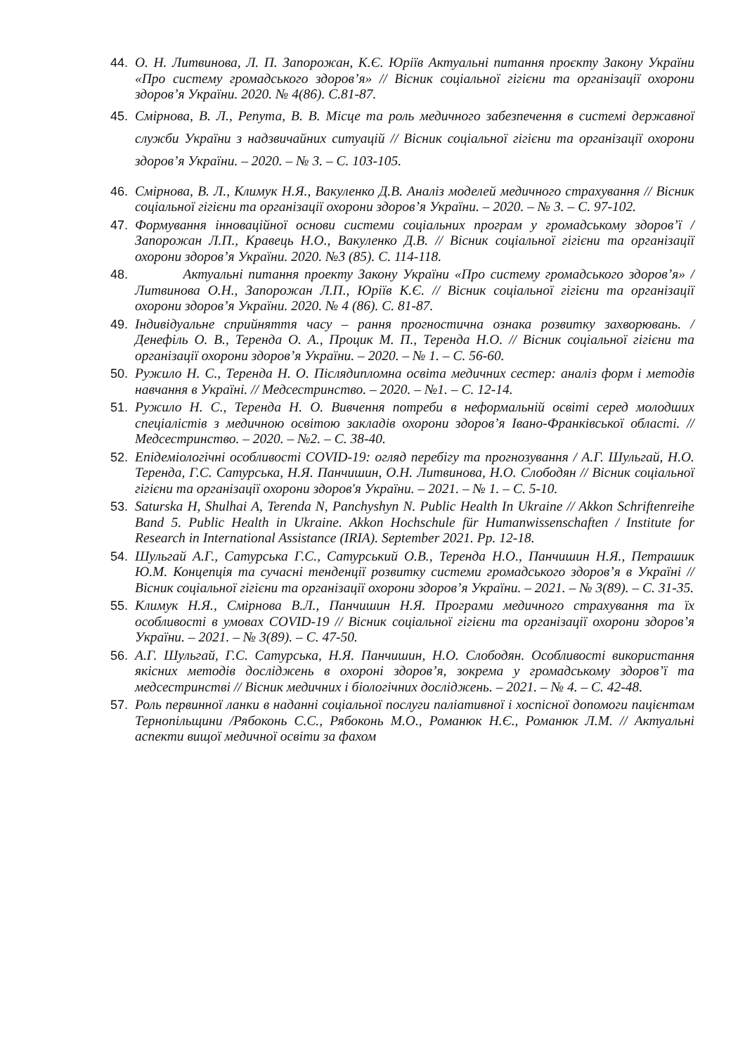44. О. Н. Литвинова, Л. П. Запорожан, К.Є. Юріїв Актуальні питання проєкту Закону України «Про систему громадського здоров’я» // Вісник соціальної гігієни та організації охорони здоров’я України. 2020. № 4(86). С.81-87.
45. Смірнова, В. Л., Репута, В. В. Місце та роль медичного забезпечення в системі державної служби України з надзвичайних ситуацій // Вісник соціальної гігієни та організації охорони здоров’я України. – 2020. – № 3. – С. 103-105.
46. Смірнова, В. Л., Климук Н.Я., Вакуленко Д.В. Аналіз моделей медичного страхування // Вісник соціальної гігієни та організації охорони здоров’я України. – 2020. – № 3. – С. 97-102.
47. Формування інноваційної основи системи соціальних програм у громадському здоров’ї / Запорожан Л.П., Кравець Н.О., Вакуленко Д.В. // Вісник соціальної гігієни та організації охорони здоров’я України. 2020. №3 (85). С. 114-118.
48. Актуальні питання проекту Закону України «Про систему громадського здоров’я» / Литвинова О.Н., Запорожан Л.П., Юріїв К.Є. // Вісник соціальної гігієни та організації охорони здоров’я України. 2020. № 4 (86). С. 81-87.
49. Індивідуальне сприйняття часу – рання прогностична ознака розвитку захворювань. / Денефіль О. В., Теренда О. А., Процик М. П., Теренда Н.О. // Вісник соціальної гігієни та організації охорони здоров’я України. – 2020. – № 1. – С. 56-60.
50. Ружило Н. С., Теренда Н. О. Післядипломна освіта медичних сестер: аналіз форм і методів навчання в Україні. // Медсестринство. – 2020. – №1. – С. 12-14.
51. Ружило Н. С., Теренда Н. О. Вивчення потреби в неформальній освіті серед молодших спеціалістів з медичною освітою закладів охорони здоров’я Івано-Франківської області. // Медсестринство. – 2020. – №2. – С. 38-40.
52. Епідеміологічні особливості COVID-19: огляд перебігу та прогнозування / А.Г. Шульгай, Н.О. Теренда, Г.С. Сатурська, Н.Я. Панчишин, О.Н. Литвинова, Н.О. Слободян // Вісник соціальної гігієни та організації охорони здоров'я України. – 2021. – № 1. – С. 5-10.
53. Saturska H, Shulhai A, Terenda N, Panchyshyn N. Public Health In Ukraine // Akkon Schriftenreihe Band 5. Public Health in Ukraine. Akkon Hochschule für Humanwissenschaften / Institute for Research in International Assistance (IRIA). September 2021. Pp. 12-18.
54. Шульгай А.Г., Сатурська Г.С., Сатурський О.В., Теренда Н.О., Панчишин Н.Я., Петрашик Ю.М. Концепція та сучасні тенденції розвитку системи громадського здоров’я в Україні // Вісник соціальної гігієни та організації охорони здоров’я України. – 2021. – № 3(89). – С. 31-35.
55. Климук Н.Я., Смірнова В.Л., Панчишин Н.Я. Програми медичного страхування та їх особливості в умовах COVID-19 // Вісник соціальної гігієни та організації охорони здоров’я України. – 2021. – № 3(89). – С. 47-50.
56. А.Г. Шульгай, Г.С. Сатурська, Н.Я. Панчишин, Н.О. Слободян. Особливості використання якісних методів досліджень в охороні здоров’я, зокрема у громадському здоров’ї та медсестринстві // Вісник медичних і біологічних досліджень. – 2021. – № 4. – С. 42-48.
57. Роль первинної ланки в наданні соціальної послуги паліативної і хоспісної допомоги пацієнтам Тернопільщини /Рябоконь С.С., Рябоконь М.О., Романюк Н.Є., Романюк Л.М. // Актуальні аспекти вищої медичної освіти за фахом